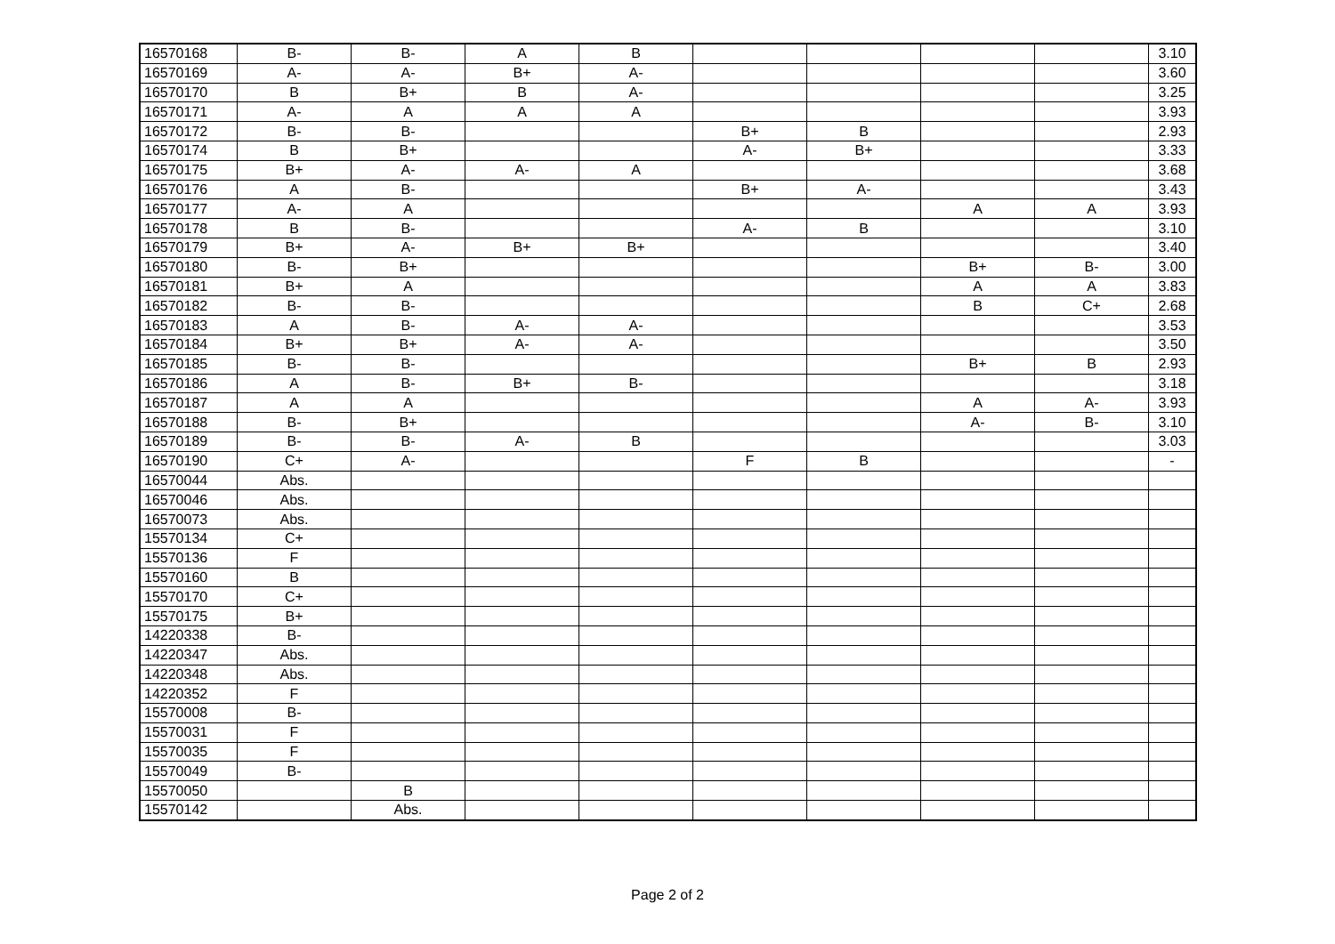| 16570168 | B- | B- | A | B | | | | | 3.10 |
| 16570169 | A- | A- | B+ | A- | | | | | 3.60 |
| 16570170 | B | B+ | B | A- | | | | | 3.25 |
| 16570171 | A- | A | A | A | | | | | 3.93 |
| 16570172 | B- | B- | | | B+ | B | | | 2.93 |
| 16570174 | B | B+ | | | A- | B+ | | | 3.33 |
| 16570175 | B+ | A- | A- | A | | | | | 3.68 |
| 16570176 | A | B- | | | B+ | A- | | | 3.43 |
| 16570177 | A- | A | | | | | A | A | 3.93 |
| 16570178 | B | B- | | | A- | B | | | 3.10 |
| 16570179 | B+ | A- | B+ | B+ | | | | | 3.40 |
| 16570180 | B- | B+ | | | | | B+ | B- | 3.00 |
| 16570181 | B+ | A | | | | | A | A | 3.83 |
| 16570182 | B- | B- | | | | | B | C+ | 2.68 |
| 16570183 | A | B- | A- | A- | | | | | 3.53 |
| 16570184 | B+ | B+ | A- | A- | | | | | 3.50 |
| 16570185 | B- | B- | | | | | B+ | B | 2.93 |
| 16570186 | A | B- | B+ | B- | | | | | 3.18 |
| 16570187 | A | A | | | | | A | A- | 3.93 |
| 16570188 | B- | B+ | | | | | A- | B- | 3.10 |
| 16570189 | B- | B- | A- | B | | | | | 3.03 |
| 16570190 | C+ | A- | | | F | B | | | - |
| 16570044 | Abs. | | | | | | | | |
| 16570046 | Abs. | | | | | | | | |
| 16570073 | Abs. | | | | | | | | |
| 15570134 | C+ | | | | | | | | |
| 15570136 | F | | | | | | | | |
| 15570160 | B | | | | | | | | |
| 15570170 | C+ | | | | | | | | |
| 15570175 | B+ | | | | | | | | |
| 14220338 | B- | | | | | | | | |
| 14220347 | Abs. | | | | | | | | |
| 14220348 | Abs. | | | | | | | | |
| 14220352 | F | | | | | | | | |
| 15570008 | B- | | | | | | | | |
| 15570031 | F | | | | | | | | |
| 15570035 | F | | | | | | | | |
| 15570049 | B- | | | | | | | | |
| 15570050 | | B | | | | | | | |
| 15570142 | | Abs. | | | | | | | |
Page 2 of 2